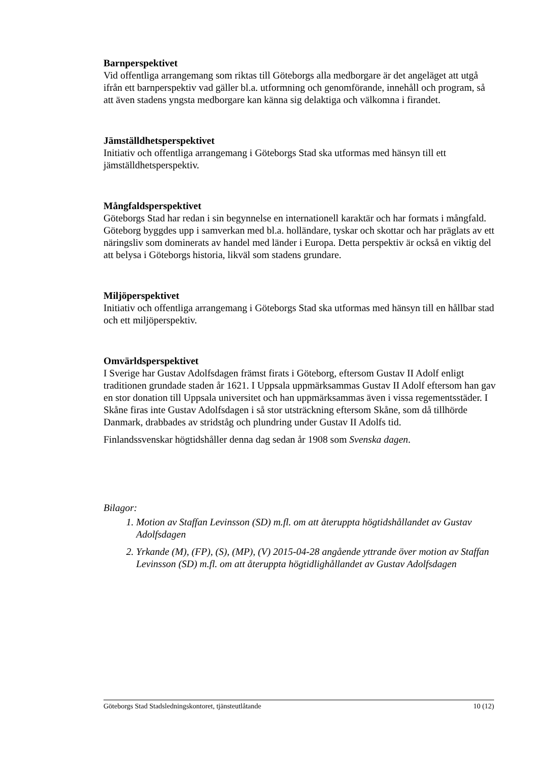Barnperspektivet
Vid offentliga arrangemang som riktas till Göteborgs alla medborgare är det angeläget att utgå ifrån ett barnperspektiv vad gäller bl.a. utformning och genomförande, innehåll och program, så att även stadens yngsta medborgare kan känna sig delaktiga och välkomna i firandet.
Jämställdhetsperspektivet
Initiativ och offentliga arrangemang i Göteborgs Stad ska utformas med hänsyn till ett jämställdhetsperspektiv.
Mångfaldsperspektivet
Göteborgs Stad har redan i sin begynnelse en internationell karaktär och har formats i mångfald. Göteborg byggdes upp i samverkan med bl.a. holländare, tyskar och skottar och har präglats av ett näringsliv som dominerats av handel med länder i Europa. Detta perspektiv är också en viktig del att belysa i Göteborgs historia, likväl som stadens grundare.
Miljöperspektivet
Initiativ och offentliga arrangemang i Göteborgs Stad ska utformas med hänsyn till en hållbar stad och ett miljöperspektiv.
Omvärldsperspektivet
I Sverige har Gustav Adolfsdagen främst firats i Göteborg, eftersom Gustav II Adolf enligt traditionen grundade staden år 1621. I Uppsala uppmärksammas Gustav II Adolf eftersom han gav en stor donation till Uppsala universitet och han uppmärksammas även i vissa regementsstäder. I Skåne firas inte Gustav Adolfsdagen i så stor utsträckning eftersom Skåne, som då tillhörde Danmark, drabbades av stridståg och plundring under Gustav II Adolfs tid.
Finlandssvenskar högtidshåller denna dag sedan år 1908 som Svenska dagen.
Bilagor:
1. Motion av Staffan Levinsson (SD) m.fl. om att återuppta högtidshållandet av Gustav Adolfsdagen
2. Yrkande (M), (FP), (S), (MP), (V) 2015-04-28 angående yttrande över motion av Staffan Levinsson (SD) m.fl. om att återuppta högtidlighållandet av Gustav Adolfsdagen
Göteborgs Stad Stadsledningskontoret, tjänsteutlåtande 10 (12)